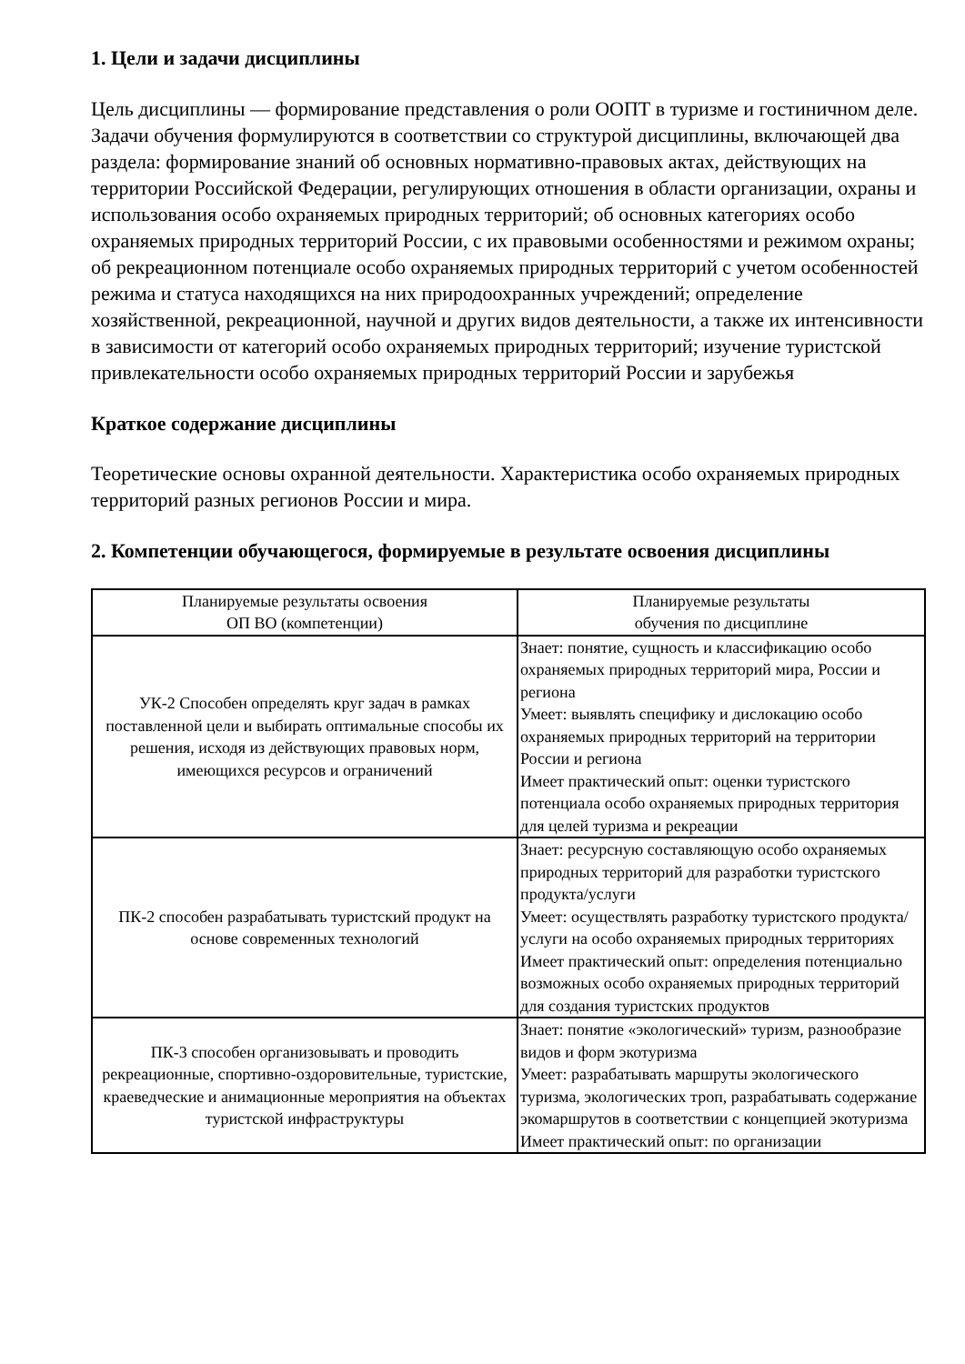1. Цели и задачи дисциплины
Цель дисциплины — формирование представления о роли ООПТ в туризме и гостиничном деле. Задачи обучения формулируются в соответствии со структурой дисциплины, включающей два раздела: формирование знаний об основных нормативно-правовых актах, действующих на территории Российской Федерации, регулирующих отношения в области организации, охраны и использования особо охраняемых природных территорий; об основных категориях особо охраняемых природных территорий России, с их правовыми особенностями и режимом охраны; об рекреационном потенциале особо охраняемых природных территорий с учетом особенностей режима и статуса находящихся на них природоохранных учреждений; определение хозяйственной, рекреационной, научной и других видов деятельности, а также их интенсивности в зависимости от категорий особо охраняемых природных территорий; изучение туристской привлекательности особо охраняемых природных территорий России и зарубежья
Краткое содержание дисциплины
Теоретические основы охранной деятельности. Характеристика особо охраняемых природных территорий разных регионов России и мира.
2. Компетенции обучающегося, формируемые в результате освоения дисциплины
| Планируемые результаты освоения ОП ВО (компетенции) | Планируемые результаты обучения по дисциплине |
| --- | --- |
| УК-2 Способен определять круг задач в рамках поставленной цели и выбирать оптимальные способы их решения, исходя из действующих правовых норм, имеющихся ресурсов и ограничений | Знает: понятие, сущность и классификацию особо охраняемых природных территорий мира, России и региона Умеет: выявлять специфику и дислокацию особо охраняемых природных территорий на территории России и региона Имеет практический опыт: оценки туристского потенциала особо охраняемых природных территория для целей туризма и рекреации |
| ПК-2 способен разрабатывать туристский продукт на основе современных технологий | Знает: ресурсную составляющую особо охраняемых природных территорий для разработки туристского продукта/услуги Умеет: осуществлять разработку туристского продукта/услуги на особо охраняемых природных территориях Имеет практический опыт: определения потенциально возможных особо охраняемых природных территорий для создания туристских продуктов |
| ПК-3 способен организовывать и проводить рекреационные, спортивно-оздоровительные, туристские, краеведческие и анимационные мероприятия на объектах туристской инфраструктуры | Знает: понятие «экологический» туризм, разнообразие видов и форм экотуризма Умеет: разрабатывать маршруты экологического туризма, экологических троп, разрабатывать содержание экомаршрутов в соответствии с концепцией экотуризма Имеет практический опыт: по организации |